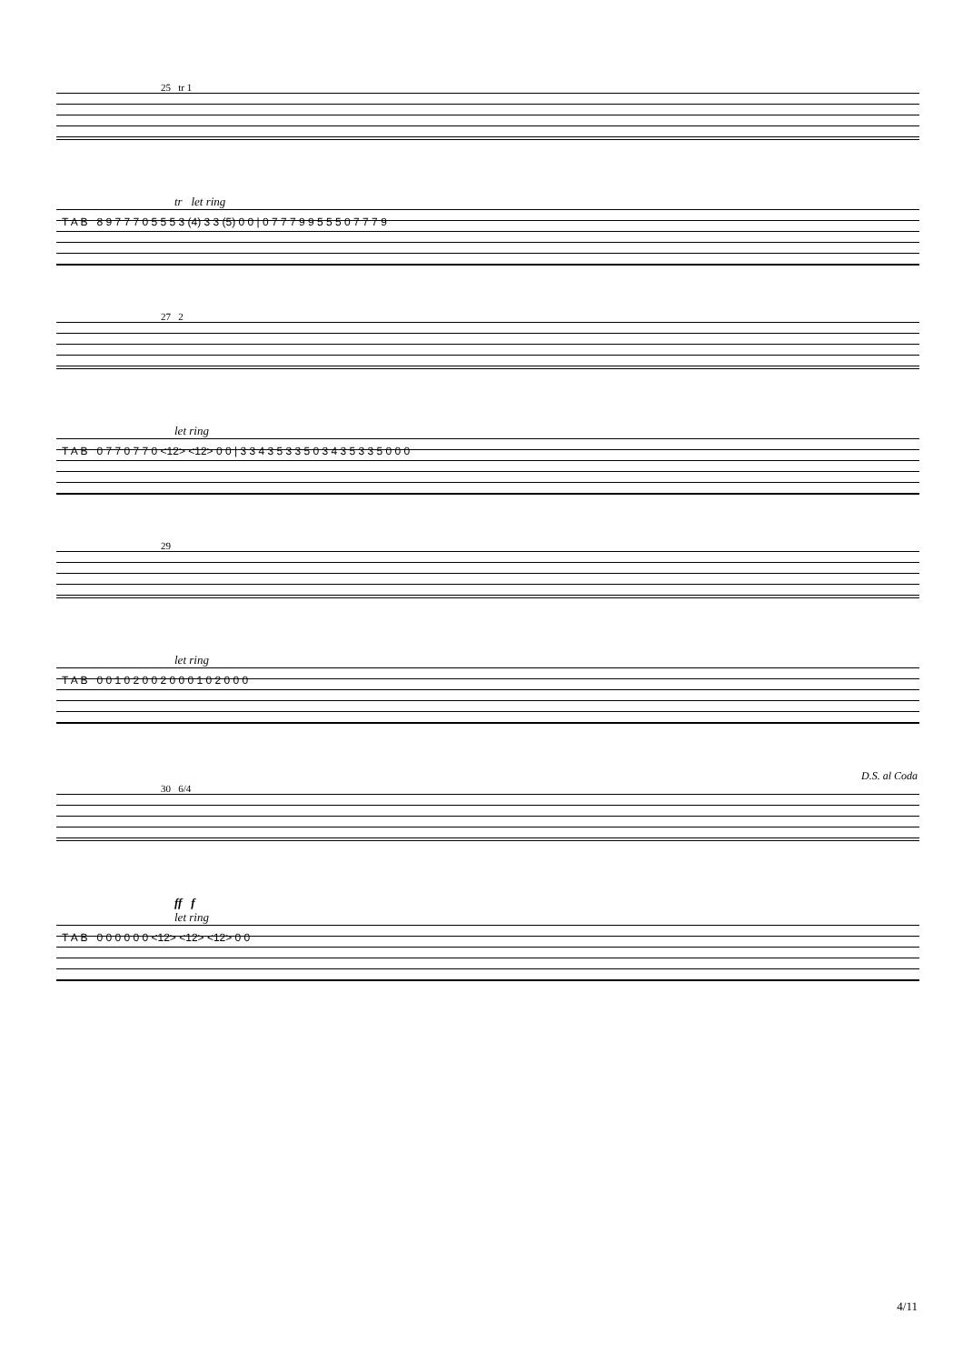25 tr 1
tr let ring
T A B 8 9 7 7 7 0 5 5 5 3 (4) 3 3 (5) 0 0 | 0 7 7 7 9 9 5 5 5 0 7 7 7 9
27 2
let ring
T A B 0 7 7 0 7 7 0 <12> <12> 0 0 | 3 3 4 3 5 3 3 5 0 3 4 3 5 3 3 5 0 0 0
29
let ring
T A B 0 0 1 0 2 0 0 2 0 0 0 1 0 2 0 0 0
D.S. al Coda
30 6/4
ff f
let ring
T A B 0 0 0 0 0 0 <12> <12> <12> 0 0
4/11